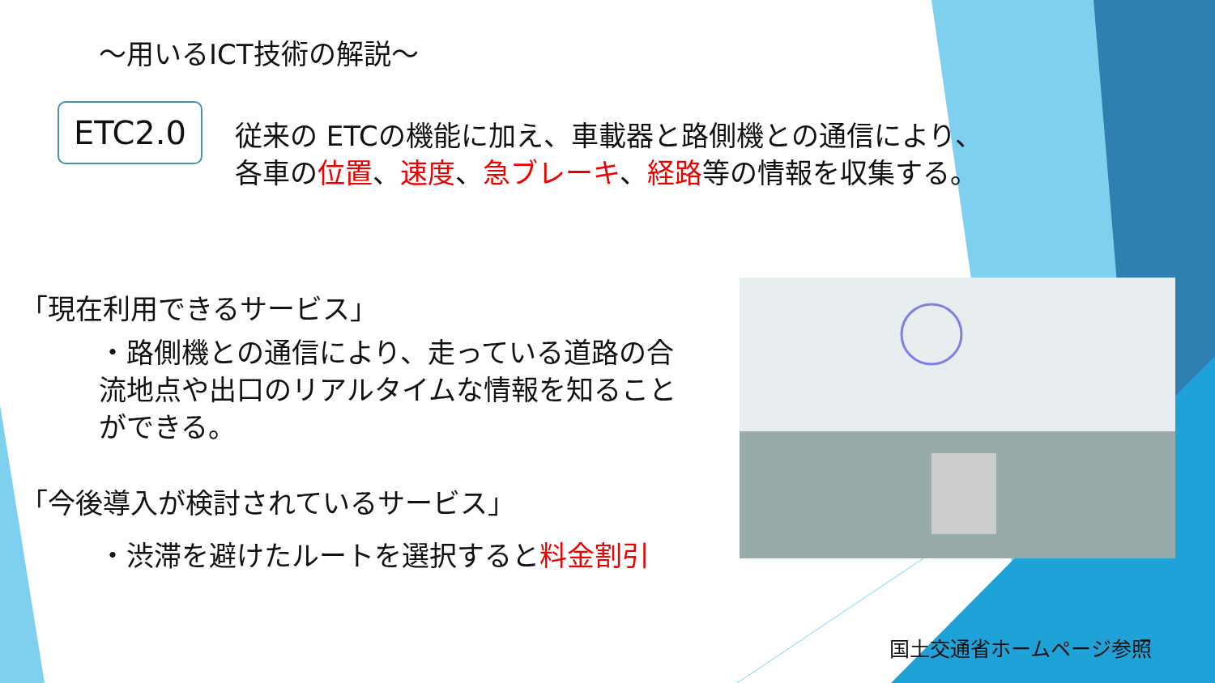～用いるICT技術の解説～
ETC2.0
従来の ETCの機能に加え、車載器と路側機との通信により、
各車の位置、速度、急ブレーキ、経路等の情報を収集する。
「現在利用できるサービス」
・路側機との通信により、走っている道路の合流地点や出口のリアルタイムな情報を知ることができる。
「今後導入が検討されているサービス」
・渋滞を避けたルートを選択すると料金割引
国土交通省ホームページ参照